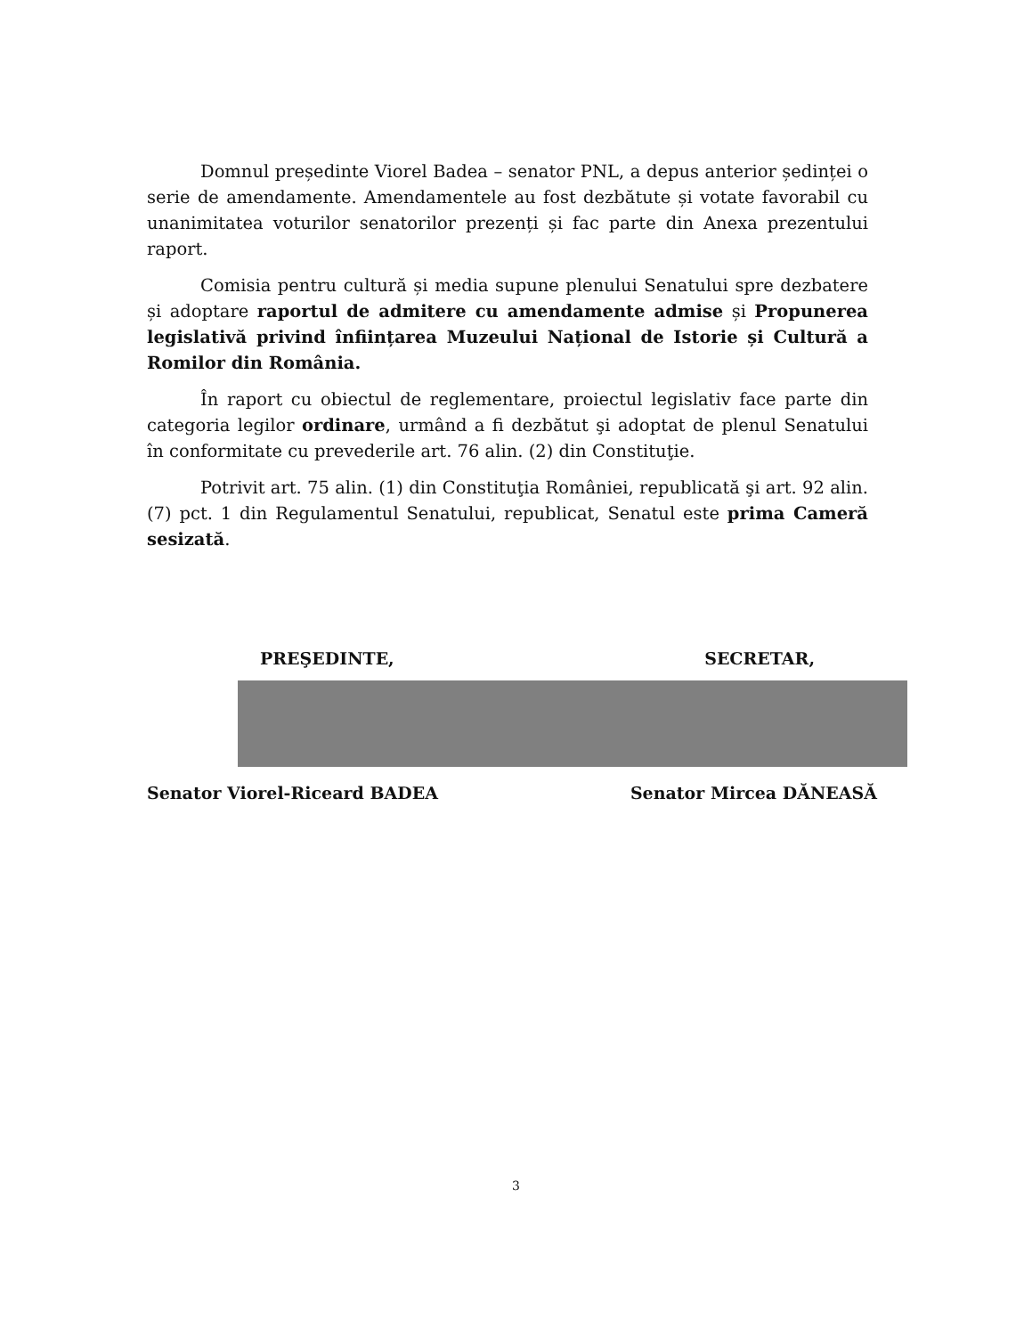Domnul președinte Viorel Badea – senator PNL, a depus anterior ședinței o serie de amendamente. Amendamentele au fost dezbătute și votate favorabil cu unanimitatea voturilor senatorilor prezenți și fac parte din Anexa prezentului raport.
Comisia pentru cultură și media supune plenului Senatului spre dezbatere și adoptare raportul de admitere cu amendamente admise și Propunerea legislativă privind înființarea Muzeului Național de Istorie și Cultură a Romilor din România.
În raport cu obiectul de reglementare, proiectul legislativ face parte din categoria legilor ordinare, urmând a fi dezbătut şi adoptat de plenul Senatului în conformitate cu prevederile art. 76 alin. (2) din Constituţie.
Potrivit art. 75 alin. (1) din Constituţia României, republicată şi art. 92 alin. (7) pct. 1 din Regulamentul Senatului, republicat, Senatul este prima Cameră sesizată.
PREŞEDINTE, SECRETAR,
Senator Viorel-Riceard BADEA Senator Mircea DĂNEASĂ
3